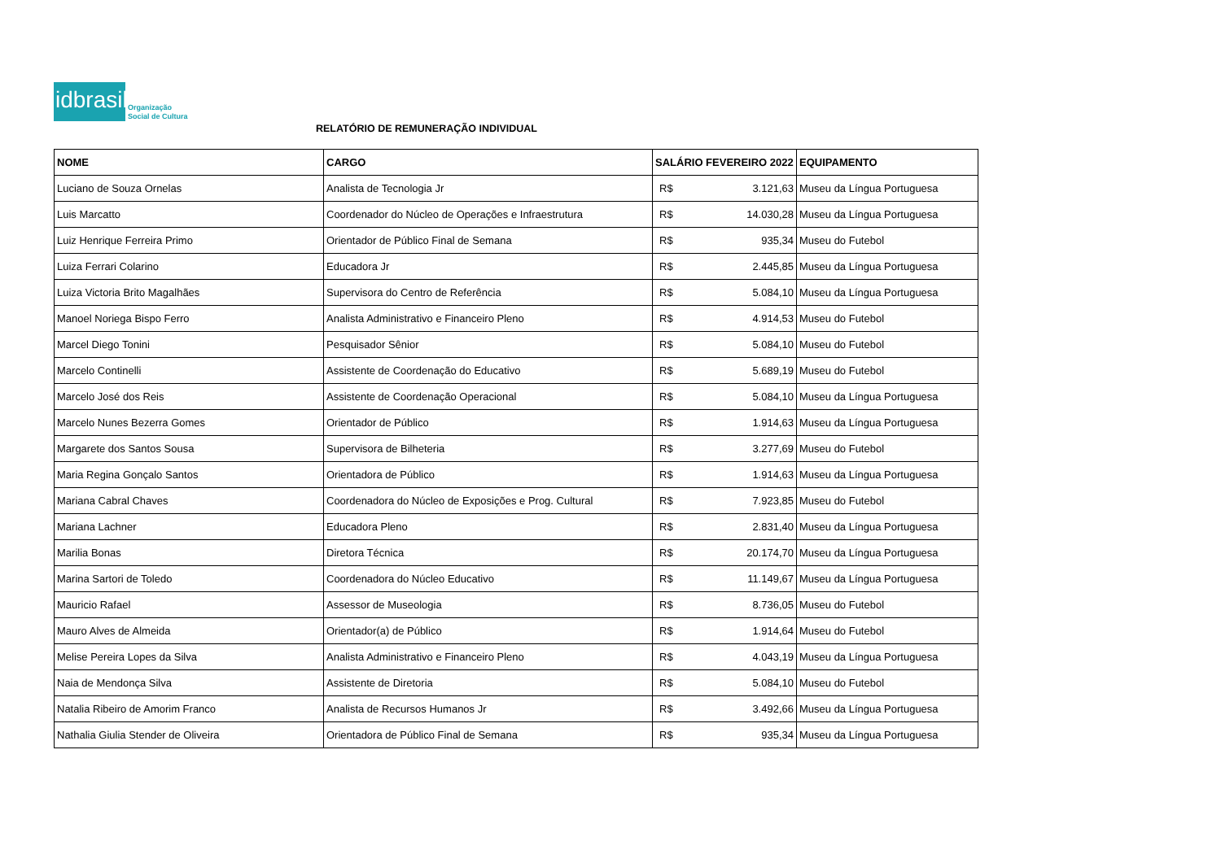idbrasil
Organização
Social de Cultura
RELATÓRIO DE REMUNERAÇÃO INDIVIDUAL
| NOME | CARGO | SALÁRIO FEVEREIRO 2022 | | EQUIPAMENTO |
| --- | --- | --- | --- | --- |
| Luciano de Souza Ornelas | Analista de Tecnologia Jr | R$ | 3.121,63 | Museu da Língua Portuguesa |
| Luis Marcatto | Coordenador do Núcleo de Operações e Infraestrutura | R$ | 14.030,28 | Museu da Língua Portuguesa |
| Luiz Henrique Ferreira Primo | Orientador de Público Final de Semana | R$ | 935,34 | Museu do Futebol |
| Luiza Ferrari Colarino | Educadora Jr | R$ | 2.445,85 | Museu da Língua Portuguesa |
| Luiza Victoria Brito Magalhães | Supervisora do Centro de Referência | R$ | 5.084,10 | Museu da Língua Portuguesa |
| Manoel Noriega Bispo Ferro | Analista Administrativo e Financeiro Pleno | R$ | 4.914,53 | Museu do Futebol |
| Marcel Diego Tonini | Pesquisador Sênior | R$ | 5.084,10 | Museu do Futebol |
| Marcelo Continelli | Assistente de Coordenação do Educativo | R$ | 5.689,19 | Museu do Futebol |
| Marcelo José dos Reis | Assistente de Coordenação Operacional | R$ | 5.084,10 | Museu da Língua Portuguesa |
| Marcelo Nunes Bezerra Gomes | Orientador de Público | R$ | 1.914,63 | Museu da Língua Portuguesa |
| Margarete dos Santos Sousa | Supervisora de Bilheteria | R$ | 3.277,69 | Museu do Futebol |
| Maria Regina Gonçalo Santos | Orientadora de Público | R$ | 1.914,63 | Museu da Língua Portuguesa |
| Mariana Cabral Chaves | Coordenadora do Núcleo de Exposições e Prog. Cultural | R$ | 7.923,85 | Museu do Futebol |
| Mariana Lachner | Educadora Pleno | R$ | 2.831,40 | Museu da Língua Portuguesa |
| Marilia Bonas | Diretora Técnica | R$ | 20.174,70 | Museu da Língua Portuguesa |
| Marina Sartori de Toledo | Coordenadora do Núcleo Educativo | R$ | 11.149,67 | Museu da Língua Portuguesa |
| Mauricio Rafael | Assessor de Museologia | R$ | 8.736,05 | Museu do Futebol |
| Mauro Alves de Almeida | Orientador(a) de Público | R$ | 1.914,64 | Museu do Futebol |
| Melise Pereira Lopes da Silva | Analista Administrativo e Financeiro Pleno | R$ | 4.043,19 | Museu da Língua Portuguesa |
| Naia de Mendonça Silva | Assistente de Diretoria | R$ | 5.084,10 | Museu do Futebol |
| Natalia Ribeiro de Amorim Franco | Analista de Recursos Humanos Jr | R$ | 3.492,66 | Museu da Língua Portuguesa |
| Nathalia Giulia Stender de Oliveira | Orientadora de Público Final de Semana | R$ | 935,34 | Museu da Língua Portuguesa |